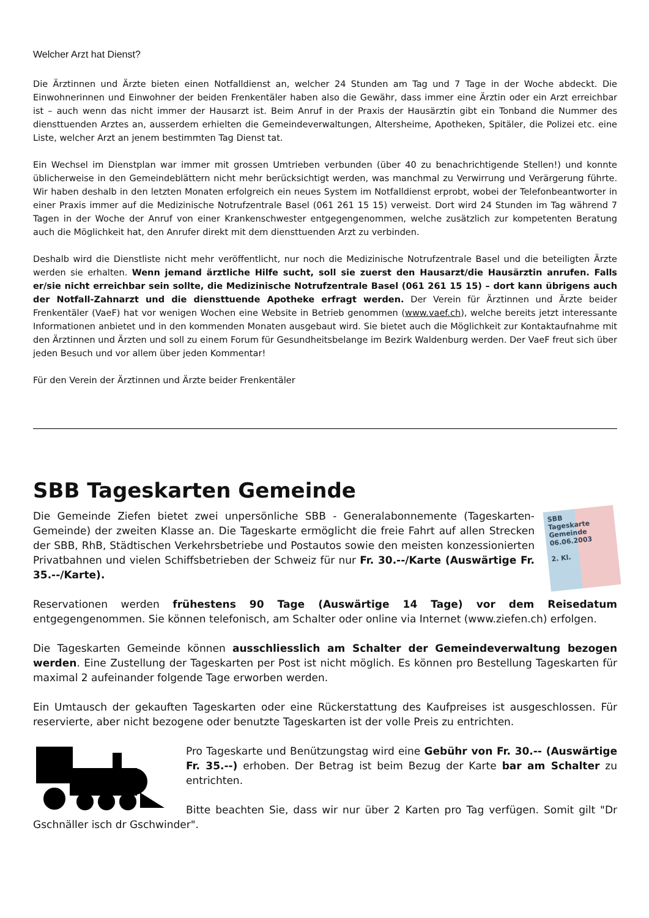Welcher Arzt hat Dienst?
Die Ärztinnen und Ärzte bieten einen Notfalldienst an, welcher 24 Stunden am Tag und 7 Tage in der Woche abdeckt. Die Einwohnerinnen und Einwohner der beiden Frenkentäler haben also die Gewähr, dass immer eine Ärztin oder ein Arzt erreichbar ist – auch wenn das nicht immer der Hausarzt ist. Beim Anruf in der Praxis der Hausärztin gibt ein Tonband die Nummer des diensttuenden Arztes an, ausserdem erhielten die Gemeindeverwaltungen, Altersheime, Apotheken, Spitäler, die Polizei etc. eine Liste, welcher Arzt an jenem bestimmten Tag Dienst tat.
Ein Wechsel im Dienstplan war immer mit grossen Umtrieben verbunden (über 40 zu benachrichtigende Stellen!) und konnte üblicherweise in den Gemeindeblättern nicht mehr berücksichtigt werden, was manchmal zu Verwirrung und Verärgerung führte. Wir haben deshalb in den letzten Monaten erfolgreich ein neues System im Notfalldienst erprobt, wobei der Telefonbeantworter in einer Praxis immer auf die Medizinische Notrufzentrale Basel (061 261 15 15) verweist. Dort wird 24 Stunden im Tag während 7 Tagen in der Woche der Anruf von einer Krankenschwester entgegengenommen, welche zusätzlich zur kompetenten Beratung auch die Möglichkeit hat, den Anrufer direkt mit dem diensttuenden Arzt zu verbinden.
Deshalb wird die Dienstliste nicht mehr veröffentlicht, nur noch die Medizinische Notrufzentrale Basel und die beteiligten Ärzte werden sie erhalten. Wenn jemand ärztliche Hilfe sucht, soll sie zuerst den Hausarzt/die Hausärztin anrufen. Falls er/sie nicht erreichbar sein sollte, die Medizinische Notrufzentrale Basel (061 261 15 15) – dort kann übrigens auch der Notfall-Zahnarzt und die diensttuende Apotheke erfragt werden. Der Verein für Ärztinnen und Ärzte beider Frenkentäler (VaeF) hat vor wenigen Wochen eine Website in Betrieb genommen (www.vaef.ch), welche bereits jetzt interessante Informationen anbietet und in den kommenden Monaten ausgebaut wird. Sie bietet auch die Möglichkeit zur Kontaktaufnahme mit den Ärztinnen und Ärzten und soll zu einem Forum für Gesundheitsbelange im Bezirk Waldenburg werden. Der VaeF freut sich über jeden Besuch und vor allem über jeden Kommentar!
Für den Verein der Ärztinnen und Ärzte beider Frenkentäler
SBB Tageskarten Gemeinde
SBB
Tageskarte
Gemeinde
06.06.2003
2. Kl.
Die Gemeinde Ziefen bietet zwei unpersönliche SBB - Generalabonnemente (Tageskarten-Gemeinde) der zweiten Klasse an. Die Tageskarte ermöglicht die freie Fahrt auf allen Strecken der SBB, RhB, Städtischen Verkehrsbetriebe und Postautos sowie den meisten konzessionierten Privatbahnen und vielen Schiffsbetrieben der Schweiz für nur Fr. 30.--/Karte (Auswärtige Fr. 35.--/Karte).
Reservationen werden frühestens 90 Tage (Auswärtige 14 Tage) vor dem Reisedatum entgegengenommen. Sie können telefonisch, am Schalter oder online via Internet (www.ziefen.ch) erfolgen.
Die Tageskarten Gemeinde können ausschliesslich am Schalter der Gemeindeverwaltung bezogen werden. Eine Zustellung der Tageskarten per Post ist nicht möglich. Es können pro Bestellung Tageskarten für maximal 2 aufeinander folgende Tage erworben werden.
Ein Umtausch der gekauften Tageskarten oder eine Rückerstattung des Kaufpreises ist ausgeschlossen. Für reservierte, aber nicht bezogene oder benutzte Tageskarten ist der volle Preis zu entrichten.
Pro Tageskarte und Benützungstag wird eine Gebühr von Fr. 30.-- (Auswärtige Fr. 35.--) erhoben. Der Betrag ist beim Bezug der Karte bar am Schalter zu entrichten.
Bitte beachten Sie, dass wir nur über 2 Karten pro Tag verfügen. Somit gilt "Dr Gschnäller isch dr Gschwinder".